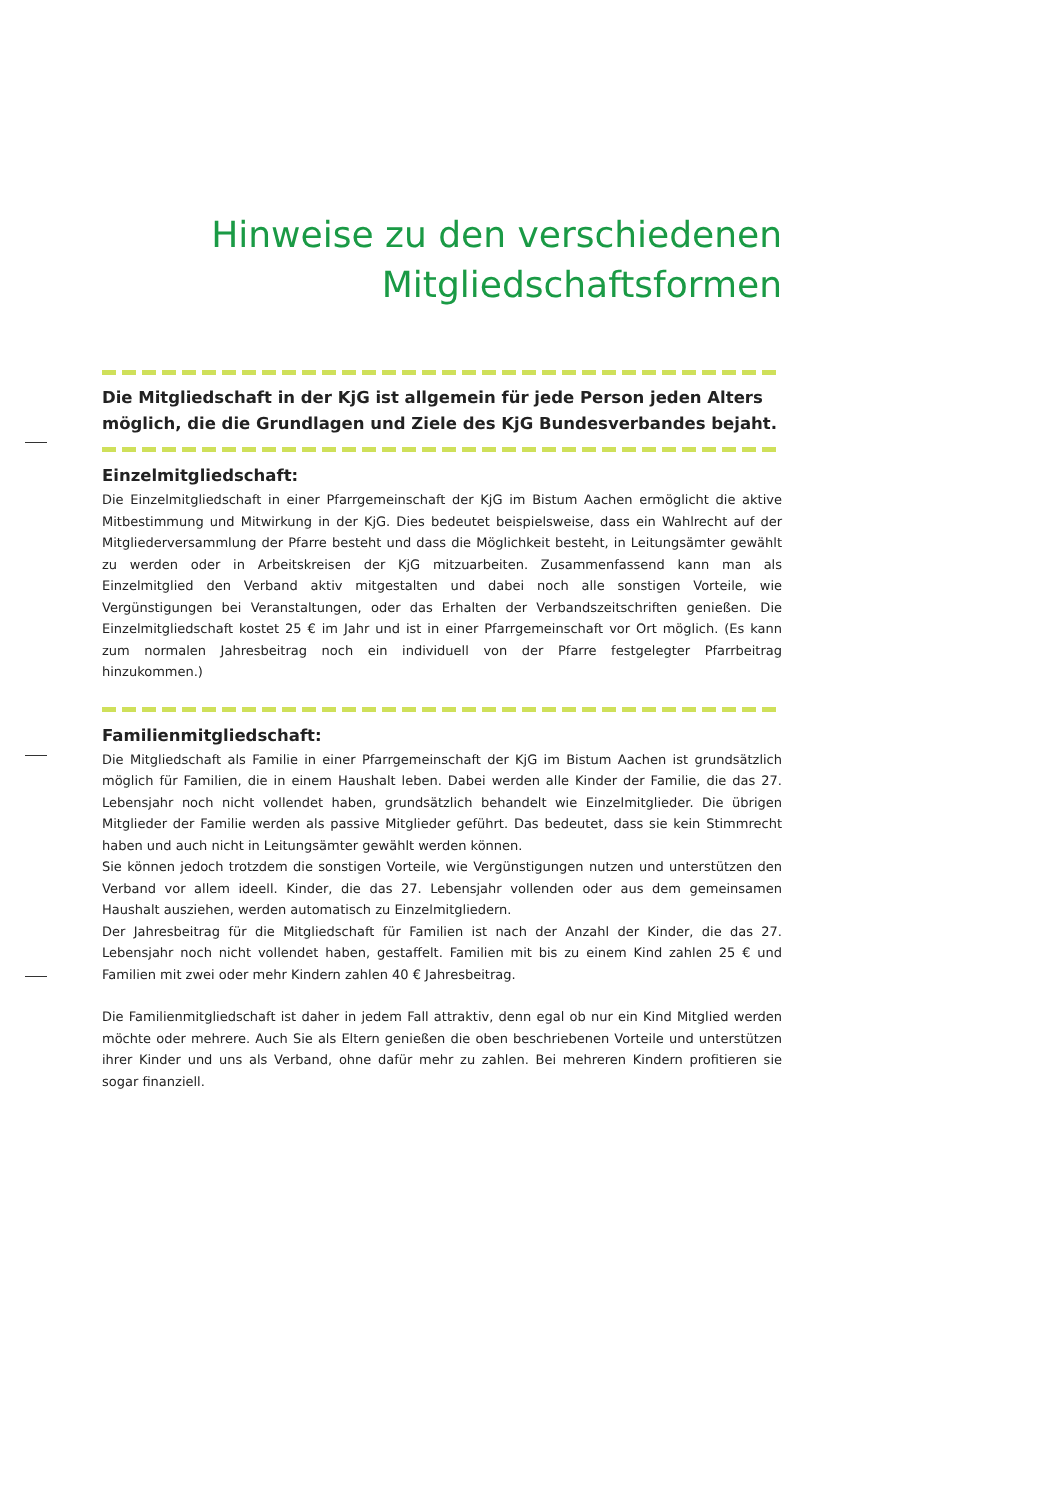Hinweise zu den verschiedenen
Mitgliedschaftsformen
Die Mitgliedschaft in der KjG ist allgemein für jede Person jeden Alters möglich, die die Grundlagen und Ziele des KjG Bundesverbandes bejaht.
Einzelmitgliedschaft:
Die Einzelmitgliedschaft in einer Pfarrgemeinschaft der KjG im Bistum Aachen ermöglicht die aktive Mitbestimmung und Mitwirkung in der KjG. Dies bedeutet beispielsweise, dass ein Wahlrecht auf der Mitgliederversammlung der Pfarre besteht und dass die Möglichkeit besteht, in Leitungsämter gewählt zu werden oder in Arbeitskreisen der KjG mitzuarbeiten. Zusammenfassend kann man als Einzelmitglied den Verband aktiv mitgestalten und dabei noch alle sonstigen Vorteile, wie Vergünstigungen bei Veranstaltungen, oder das Erhalten der Verbandszeitschriften genießen. Die Einzelmitgliedschaft kostet 25 € im Jahr und ist in einer Pfarrgemeinschaft vor Ort möglich. (Es kann zum normalen Jahresbeitrag noch ein individuell von der Pfarre festgelegter Pfarrbeitrag hinzukommen.)
Familienmitgliedschaft:
Die Mitgliedschaft als Familie in einer Pfarrgemeinschaft der KjG im Bistum Aachen ist grundsätzlich möglich für Familien, die in einem Haushalt leben. Dabei werden alle Kinder der Familie, die das 27. Lebensjahr noch nicht vollendet haben, grundsätzlich behandelt wie Einzelmitglieder. Die übrigen Mitglieder der Familie werden als passive Mitglieder geführt. Das bedeutet, dass sie kein Stimmrecht haben und auch nicht in Leitungsämter gewählt werden können.
Sie können jedoch trotzdem die sonstigen Vorteile, wie Vergünstigungen nutzen und unterstützen den Verband vor allem ideell. Kinder, die das 27. Lebensjahr vollenden oder aus dem gemeinsamen Haushalt ausziehen, werden automatisch zu Einzelmitgliedern.
Der Jahresbeitrag für die Mitgliedschaft für Familien ist nach der Anzahl der Kinder, die das 27. Lebensjahr noch nicht vollendet haben, gestaffelt. Familien mit bis zu einem Kind zahlen 25 € und Familien mit zwei oder mehr Kindern zahlen 40 € Jahresbeitrag.
Die Familienmitgliedschaft ist daher in jedem Fall attraktiv, denn egal ob nur ein Kind Mitglied werden möchte oder mehrere. Auch Sie als Eltern genießen die oben beschriebenen Vorteile und unterstützen ihrer Kinder und uns als Verband, ohne dafür mehr zu zahlen. Bei mehreren Kindern profitieren sie sogar finanziell.